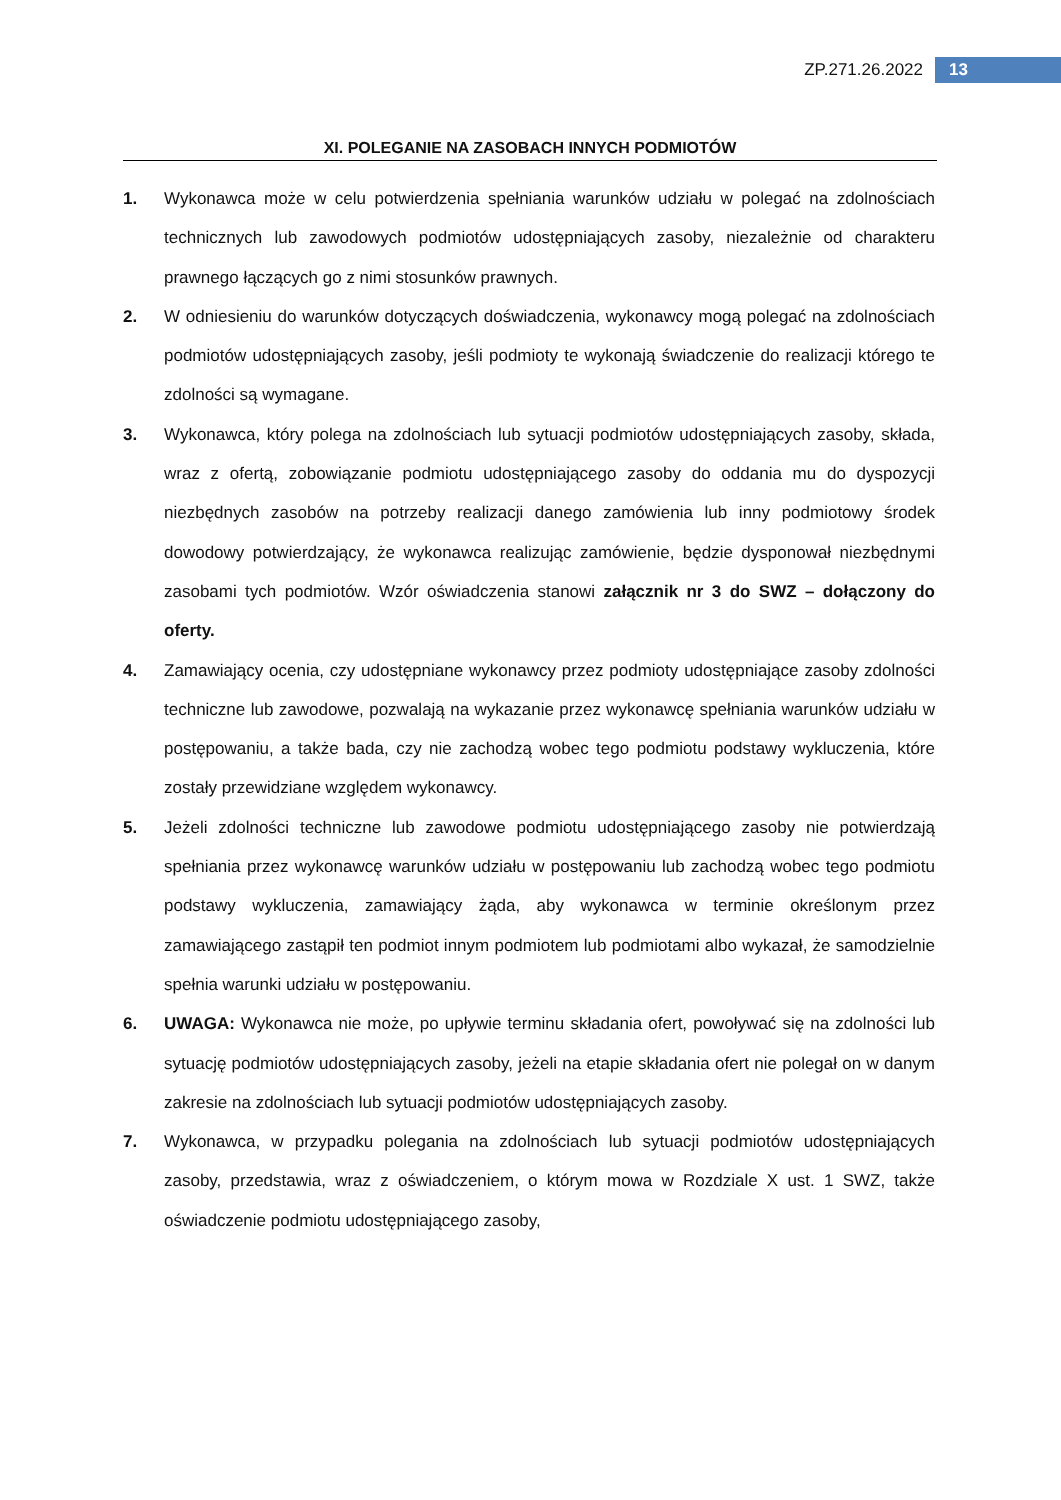ZP.271.26.2022 13
XI. POLEGANIE NA ZASOBACH INNYCH PODMIOTÓW
1. Wykonawca może w celu potwierdzenia spełniania warunków udziału w polegać na zdolnościach technicznych lub zawodowych podmiotów udostępniających zasoby, niezależnie od charakteru prawnego łączących go z nimi stosunków prawnych.
2. W odniesieniu do warunków dotyczących doświadczenia, wykonawcy mogą polegać na zdolnościach podmiotów udostępniających zasoby, jeśli podmioty te wykonają świadczenie do realizacji którego te zdolności są wymagane.
3. Wykonawca, który polega na zdolnościach lub sytuacji podmiotów udostępniających zasoby, składa, wraz z ofertą, zobowiązanie podmiotu udostępniającego zasoby do oddania mu do dyspozycji niezbędnych zasobów na potrzeby realizacji danego zamówienia lub inny podmiotowy środek dowodowy potwierdzający, że wykonawca realizując zamówienie, będzie dysponował niezbędnymi zasobami tych podmiotów. Wzór oświadczenia stanowi załącznik nr 3 do SWZ – dołączony do oferty.
4. Zamawiający ocenia, czy udostępniane wykonawcy przez podmioty udostępniające zasoby zdolności techniczne lub zawodowe, pozwalają na wykazanie przez wykonawcę spełniania warunków udziału w postępowaniu, a także bada, czy nie zachodzą wobec tego podmiotu podstawy wykluczenia, które zostały przewidziane względem wykonawcy.
5. Jeżeli zdolności techniczne lub zawodowe podmiotu udostępniającego zasoby nie potwierdzają spełniania przez wykonawcę warunków udziału w postępowaniu lub zachodzą wobec tego podmiotu podstawy wykluczenia, zamawiający żąda, aby wykonawca w terminie określonym przez zamawiającego zastąpił ten podmiot innym podmiotem lub podmiotami albo wykazał, że samodzielnie spełnia warunki udziału w postępowaniu.
6. UWAGA: Wykonawca nie może, po upływie terminu składania ofert, powoływać się na zdolności lub sytuację podmiotów udostępniających zasoby, jeżeli na etapie składania ofert nie polegał on w danym zakresie na zdolnościach lub sytuacji podmiotów udostępniających zasoby.
7. Wykonawca, w przypadku polegania na zdolnościach lub sytuacji podmiotów udostępniających zasoby, przedstawia, wraz z oświadczeniem, o którym mowa w Rozdziale X ust. 1 SWZ, także oświadczenie podmiotu udostępniającego zasoby,